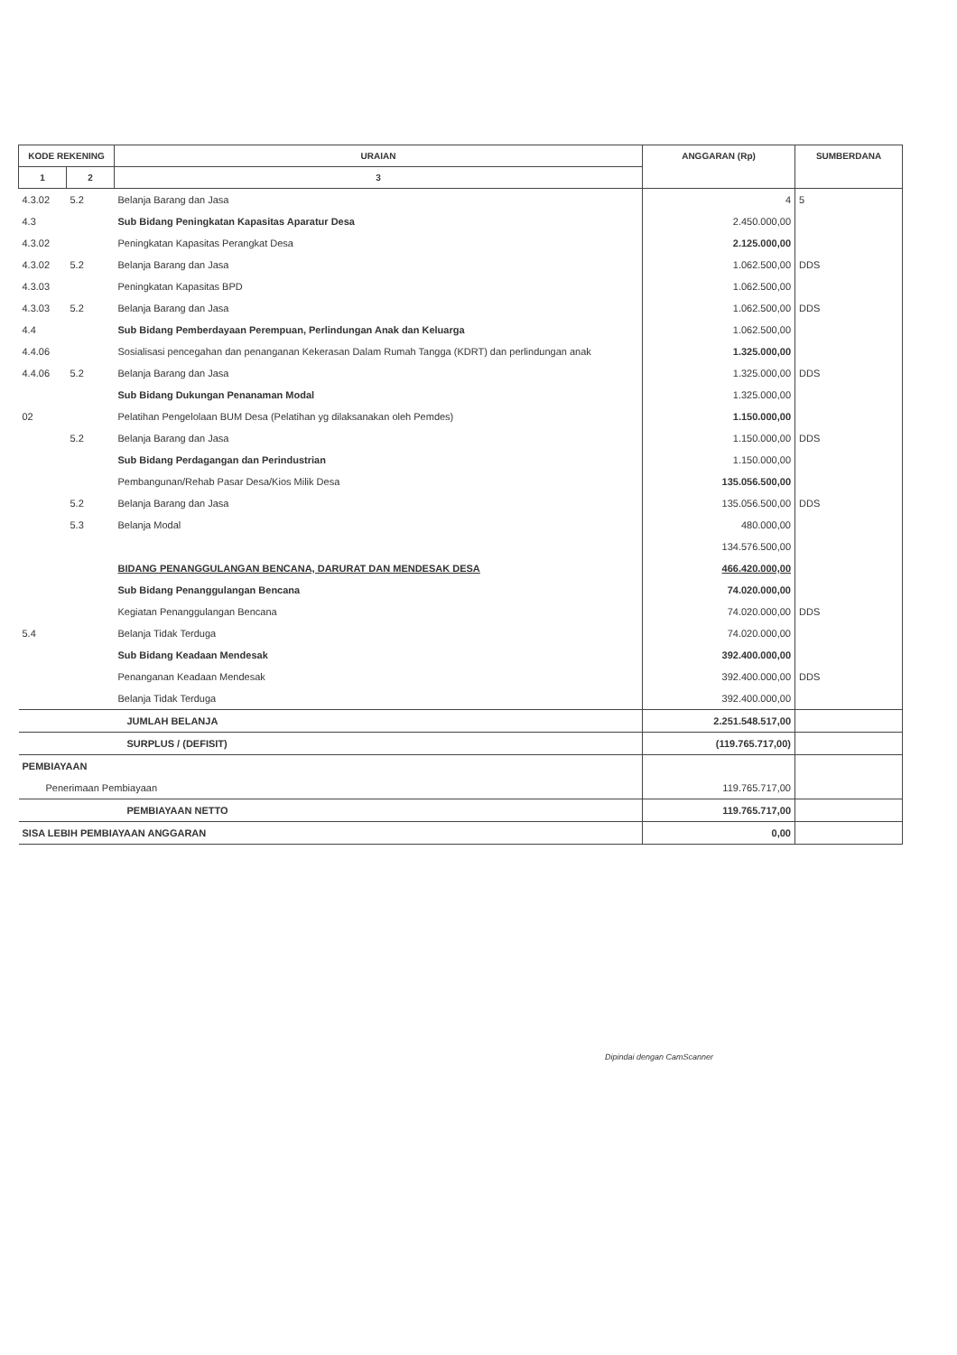| KODE REKENING | | URAIAN | ANGGARAN (Rp) | SUMBERDANA |
| --- | --- | --- | --- | --- |
| 1 | 2 | 3 | | |
| 4.3.02 | 5.2 | Belanja Barang dan Jasa | 4 | 5 |
| 4.3 | | Sub Bidang Peningkatan Kapasitas Aparatur Desa | 2.450.000,00 | |
| 4.3.02 | | Peningkatan Kapasitas Perangkat Desa | 2.125.000,00 | |
| 4.3.02 | 5.2 | Belanja Barang dan Jasa | 1.062.500,00 | DDS |
| 4.3.03 | | Peningkatan Kapasitas BPD | 1.062.500,00 | |
| 4.3.03 | 5.2 | Belanja Barang dan Jasa | 1.062.500,00 | DDS |
| 4.4 | | Sub Bidang Pemberdayaan Perempuan, Perlindungan Anak dan Keluarga | 1.062.500,00 | |
| 4.4.06 | | Sosialisasi pencegahan dan penanganan Kekerasan Dalam Rumah Tangga (KDRT) dan perlindungan anak | 1.325.000,00 | |
| 4.4.06 | 5.2 | Belanja Barang dan Jasa | 1.325.000,00 | DDS |
| | | Sub Bidang Dukungan Penanaman Modal | 1.325.000,00 | |
| 02 | | Pelatihan Pengelolaan BUM Desa (Pelatihan yg dilaksanakan oleh Pemdes) | 1.150.000,00 | |
| | 5.2 | Belanja Barang dan Jasa | 1.150.000,00 | DDS |
| | | Sub Bidang Perdagangan dan Perindustrian | 1.150.000,00 | |
| | | Pembangunan/Rehab Pasar Desa/Kios Milik Desa | 135.056.500,00 | |
| | 5.2 | Belanja Barang dan Jasa | 135.056.500,00 | DDS |
| | 5.3 | Belanja Modal | 480.000,00 | |
| | | | 134.576.500,00 | |
| | | BIDANG PENANGGULANGAN BENCANA, DARURAT DAN MENDESAK DESA | 466.420.000,00 | |
| | | Sub Bidang Penanggulangan Bencana | 74.020.000,00 | |
| | | Kegiatan Penanggulangan Bencana | 74.020.000,00 | DDS |
| 5.4 | | Belanja Tidak Terduga | 74.020.000,00 | |
| | | Sub Bidang Keadaan Mendesak | 392.400.000,00 | |
| | | Penanganan Keadaan Mendesak | 392.400.000,00 | DDS |
| | | Belanja Tidak Terduga | 392.400.000,00 | |
| JUMLAH BELANJA | | | 2.251.548.517,00 | |
| SURPLUS / (DEFISIT) | | | (119.765.717,00) | |
| PEMBIAYAAN | | | | |
| Penerimaan Pembiayaan | | | 119.765.717,00 | |
| PEMBIAYAAN NETTO | | | 119.765.717,00 | |
| SISA LEBIH PEMBIAYAAN ANGGARAN | | | 0,00 | |
Dipindai dengan CamScanner